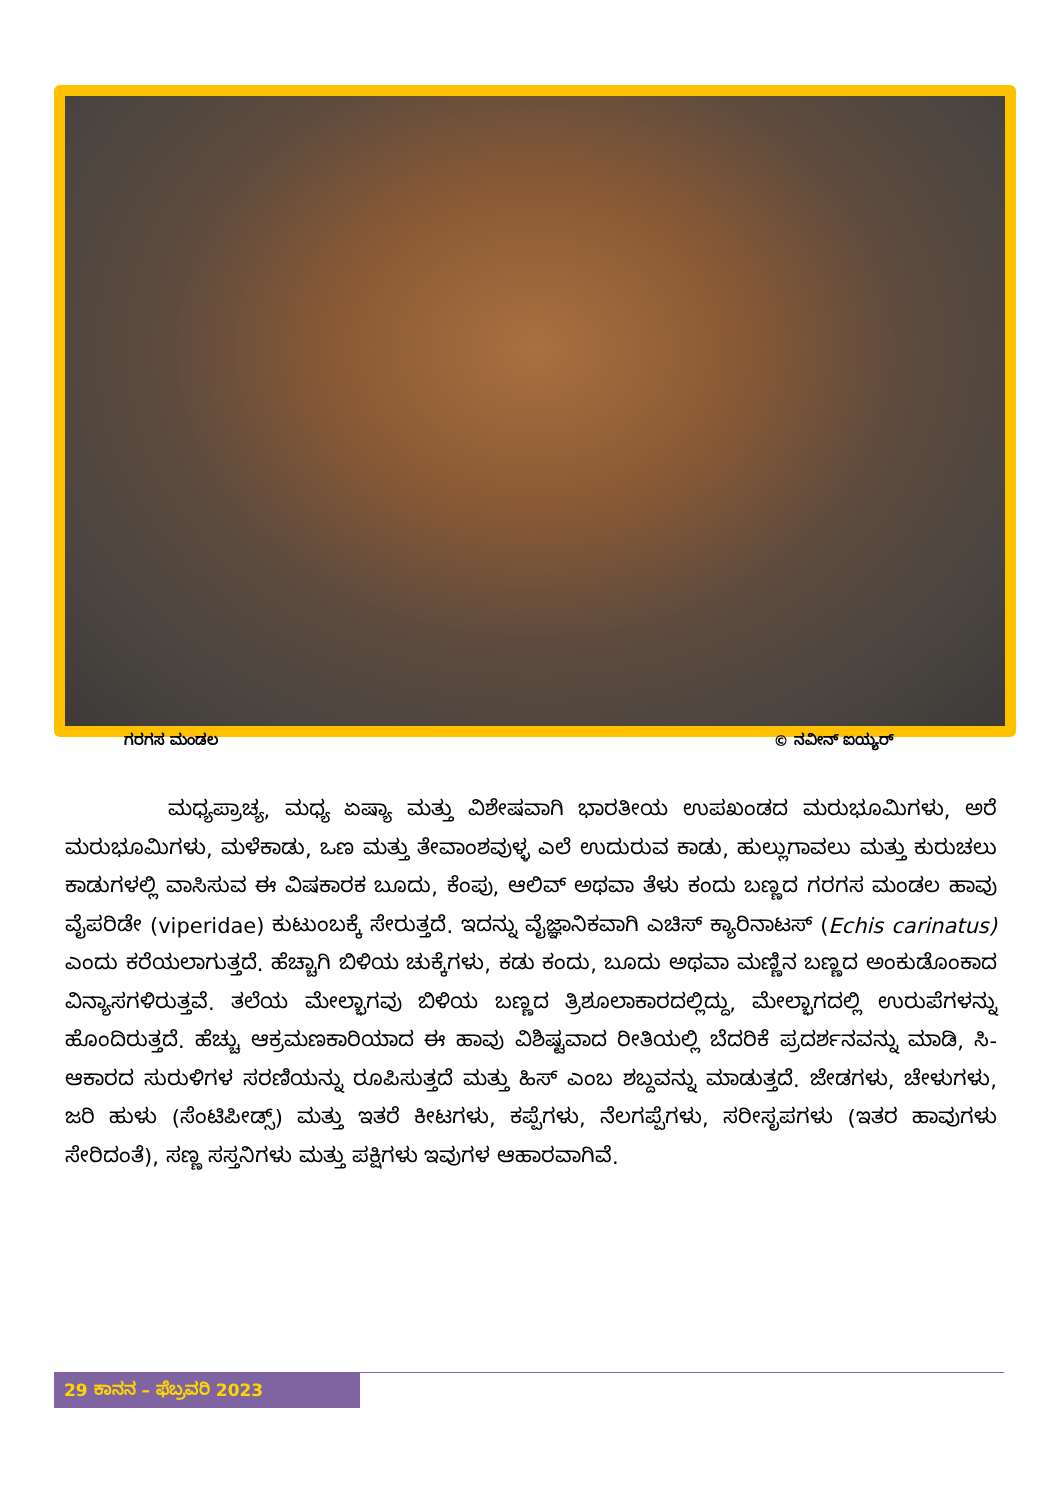ಗರಗಸ ಮಂಡಲ © ನವೀನ್ ಐಯ್ಯರ್
ಮಧ್ಯಪ್ರಾಚ್ಯ, ಮಧ್ಯ ಏಷ್ಯಾ ಮತ್ತು ವಿಶೇಷವಾಗಿ ಭಾರತೀಯ ಉಪಖಂಡದ ಮರುಭೂಮಿಗಳು, ಅರೆ ಮರುಭೂಮಿಗಳು, ಮಳೆಕಾಡು, ಒಣ ಮತ್ತು ತೇವಾಂಶವುಳ್ಳ ಎಲೆ ಉದುರುವ ಕಾಡು, ಹುಲ್ಲುಗಾವಲು ಮತ್ತು ಕುರುಚಲು ಕಾಡುಗಳಲ್ಲಿ ವಾಸಿಸುವ ಈ ವಿಷಕಾರಕ ಬೂದು, ಕೆಂಪು, ಆಲಿವ್ ಅಥವಾ ತೆಳು ಕಂದು ಬಣ್ಣದ ಗರಗಸ ಮಂಡಲ ಹಾವು ವೈಪರಿಡೇ (viperidae) ಕುಟುಂಬಕ್ಕೆ ಸೇರುತ್ತದೆ. ಇದನ್ನು ವೈಜ್ಞಾನಿಕವಾಗಿ ಎಚಿಸ್ ಕ್ಯಾರಿನಾಟಸ್ (Echis carinatus) ಎಂದು ಕರೆಯಲಾಗುತ್ತದೆ. ಹೆಚ್ಚಾಗಿ ಬಿಳಿಯ ಚುಕ್ಕೆಗಳು, ಕಡು ಕಂದು, ಬೂದು ಅಥವಾ ಮಣ್ಣಿನ ಬಣ್ಣದ ಅಂಕುಡೊಂಕಾದ ವಿನ್ಯಾಸಗಳಿರುತ್ತವೆ. ತಲೆಯ ಮೇಲ್ಭಾಗವು ಬಿಳಿಯ ಬಣ್ಣದ ತ್ರಿಶೂಲಾಕಾರದಲ್ಲಿದ್ದು, ಮೇಲ್ಭಾಗದಲ್ಲಿ ಉರುಪೆಗಳನ್ನು ಹೊಂದಿರುತ್ತದೆ. ಹೆಚ್ಚು ಆಕ್ರಮಣಕಾರಿಯಾದ ಈ ಹಾವು ವಿಶಿಷ್ಟವಾದ ರೀತಿಯಲ್ಲಿ ಬೆದರಿಕೆ ಪ್ರದರ್ಶನವನ್ನು ಮಾಡಿ, ಸಿ-ಆಕಾರದ ಸುರುಳಿಗಳ ಸರಣಿಯನ್ನು ರೂಪಿಸುತ್ತದೆ ಮತ್ತು ಹಿಸ್ ಎಂಬ ಶಬ್ದವನ್ನು ಮಾಡುತ್ತದೆ. ಜೇಡಗಳು, ಚೇಳುಗಳು, ಜರಿ ಹುಳು (ಸೆಂಟಿಪೀಡ್ಸ್) ಮತ್ತು ಇತರೆ ಕೀಟಗಳು, ಕಪ್ಪೆಗಳು, ನೆಲಗಪ್ಪೆಗಳು, ಸರೀಸೃಪಗಳು (ಇತರ ಹಾವುಗಳು ಸೇರಿದಂತೆ), ಸಣ್ಣ ಸಸ್ತನಿಗಳು ಮತ್ತು ಪಕ್ಷಿಗಳು ಇವುಗಳ ಆಹಾರವಾಗಿವೆ.
29 ಕಾನನ – ಫೆಬ್ರವರಿ 2023